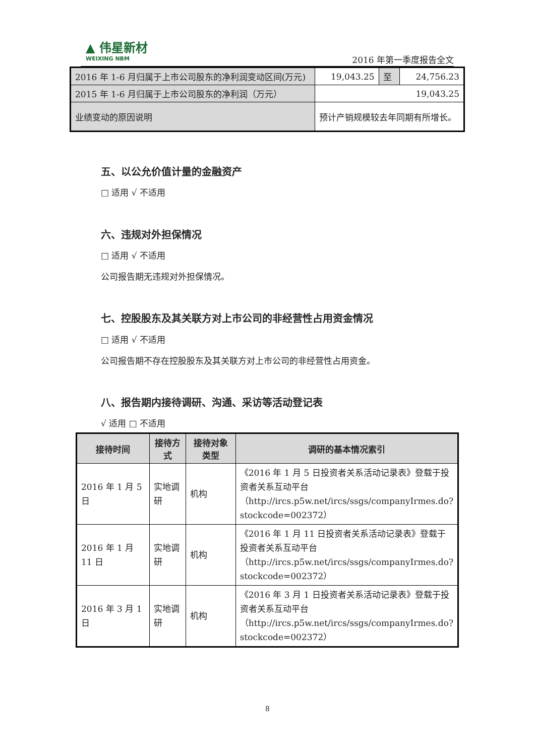▲ 伟星新材
WEIXING NBM
2016 年第一季度报告全文
| 2016 年 1-6 月归属于上市公司股东的净利润变动区间(万元) | 19,043.25 | 至 | 24,756.23 |
| 2015 年 1-6 月归属于上市公司股东的净利润（万元） | 19,043.25 | | |
| 业绩变动的原因说明 | 预计产销规模较去年同期有所增长。 | | |
五、以公允价值计量的金融资产
□ 适用 √ 不适用
六、违规对外担保情况
□ 适用 √ 不适用
公司报告期无违规对外担保情况。
七、控股股东及其关联方对上市公司的非经营性占用资金情况
□ 适用 √ 不适用
公司报告期不存在控股股东及其关联方对上市公司的非经营性占用资金。
八、报告期内接待调研、沟通、采访等活动登记表
√ 适用 □ 不适用
| 接待时间 | 接待方式 | 接待对象类型 | 调研的基本情况索引 |
| --- | --- | --- | --- |
| 2016 年 1 月 5 日 | 实地调研 | 机构 | 《2016 年 1 月 5 日投资者关系活动记录表》登载于投资者关系互动平台（http://ircs.p5w.net/ircs/ssgs/companyIrmes.do?stockcode=002372） |
| 2016 年 1 月 11 日 | 实地调研 | 机构 | 《2016 年 1 月 11 日投资者关系活动记录表》登载于投资者关系互动平台（http://ircs.p5w.net/ircs/ssgs/companyIrmes.do?stockcode=002372） |
| 2016 年 3 月 1 日 | 实地调研 | 机构 | 《2016 年 3 月 1 日投资者关系活动记录表》登载于投资者关系互动平台（http://ircs.p5w.net/ircs/ssgs/companyIrmes.do?stockcode=002372） |
8